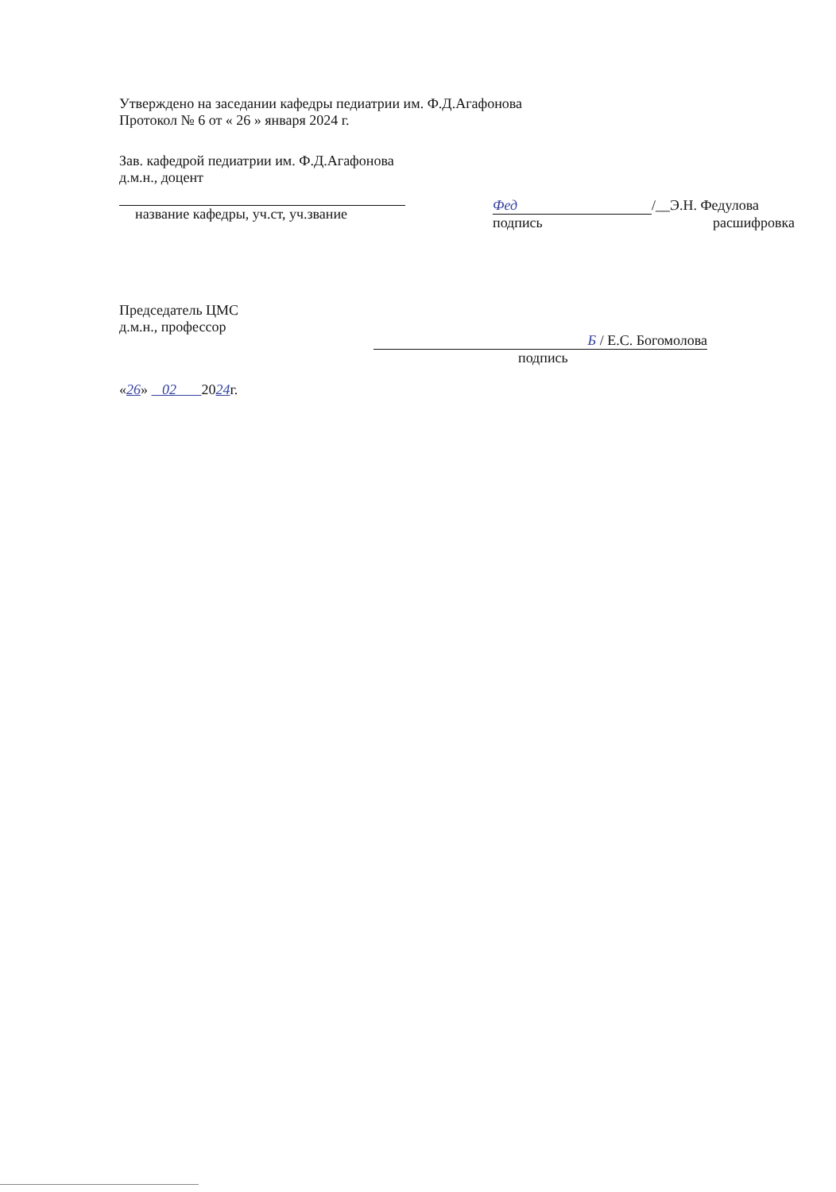Утверждено на заседании кафедры педиатрии им. Ф.Д.Агафонова
Протокол № 6 от « 26 » января 2024 г.
Зав. кафедрой педиатрии им. Ф.Д.Агафонова
д.м.н., доцент
название кафедры, уч.ст, уч.звание
Фед /__Э.Н. Федулова
подпись расшифровка
Председатель ЦМС
д.м.н., профессор
Б / Е.С. Богомолова
подпись
«26» 02 2024г.